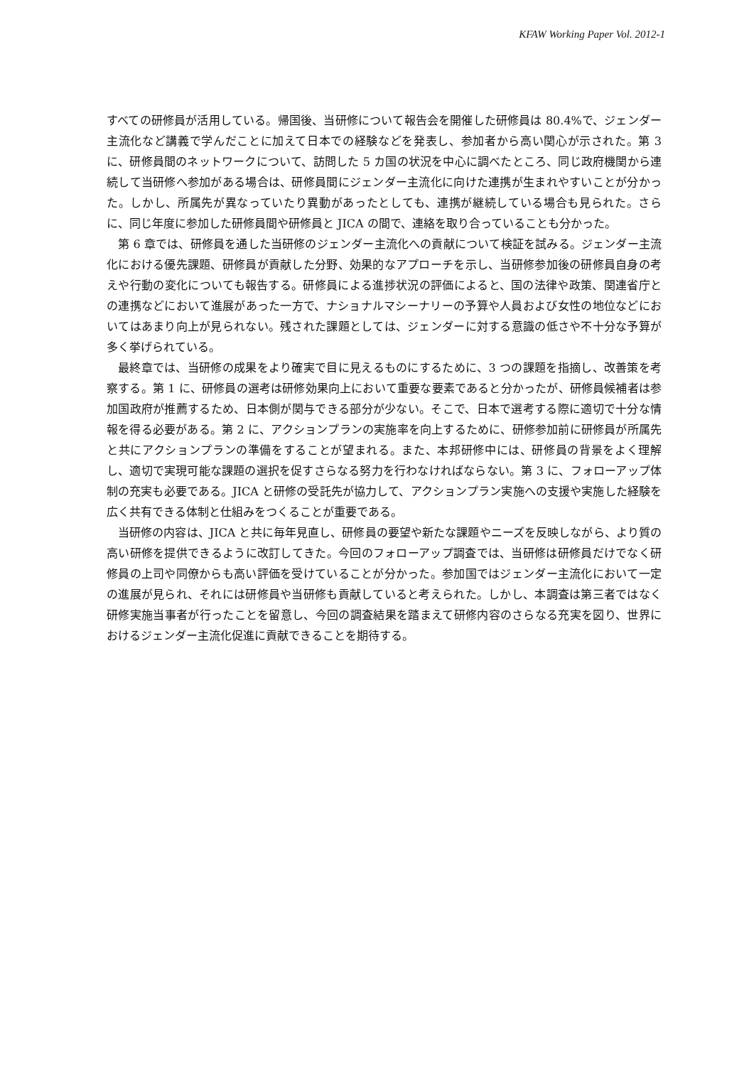KFAW Working Paper Vol. 2012-1
すべての研修員が活用している。帰国後、当研修について報告会を開催した研修員は 80.4%で、ジェンダー主流化など講義で学んだことに加えて日本での経験などを発表し、参加者から高い関心が示された。第 3 に、研修員間のネットワークについて、訪問した 5 カ国の状況を中心に調べたところ、同じ政府機関から連続して当研修へ参加がある場合は、研修員間にジェンダー主流化に向けた連携が生まれやすいことが分かった。しかし、所属先が異なっていたり異動があったとしても、連携が継続している場合も見られた。さらに、同じ年度に参加した研修員間や研修員と JICA の間で、連絡を取り合っていることも分かった。
第 6 章では、研修員を通した当研修のジェンダー主流化への貢献について検証を試みる。ジェンダー主流化における優先課題、研修員が貢献した分野、効果的なアプローチを示し、当研修参加後の研修員自身の考えや行動の変化についても報告する。研修員による進捗状況の評価によると、国の法律や政策、関連省庁との連携などにおいて進展があった一方で、ナショナルマシーナリーの予算や人員および女性の地位などにおいてはあまり向上が見られない。残された課題としては、ジェンダーに対する意識の低さや不十分な予算が多く挙げられている。
最終章では、当研修の成果をより確実で目に見えるものにするために、3 つの課題を指摘し、改善策を考察する。第 1 に、研修員の選考は研修効果向上において重要な要素であると分かったが、研修員候補者は参加国政府が推薦するため、日本側が関与できる部分が少ない。そこで、日本で選考する際に適切で十分な情報を得る必要がある。第 2 に、アクションプランの実施率を向上するために、研修参加前に研修員が所属先と共にアクションプランの準備をすることが望まれる。また、本邦研修中には、研修員の背景をよく理解し、適切で実現可能な課題の選択を促すさらなる努力を行わなければならない。第 3 に、フォローアップ体制の充実も必要である。JICA と研修の受託先が協力して、アクションプラン実施への支援や実施した経験を広く共有できる体制と仕組みをつくることが重要である。
当研修の内容は、JICA と共に毎年見直し、研修員の要望や新たな課題やニーズを反映しながら、より質の高い研修を提供できるように改訂してきた。今回のフォローアップ調査では、当研修は研修員だけでなく研修員の上司や同僚からも高い評価を受けていることが分かった。参加国ではジェンダー主流化において一定の進展が見られ、それには研修員や当研修も貢献していると考えられた。しかし、本調査は第三者ではなく研修実施当事者が行ったことを留意し、今回の調査結果を踏まえて研修内容のさらなる充実を図り、世界におけるジェンダー主流化促進に貢献できることを期待する。